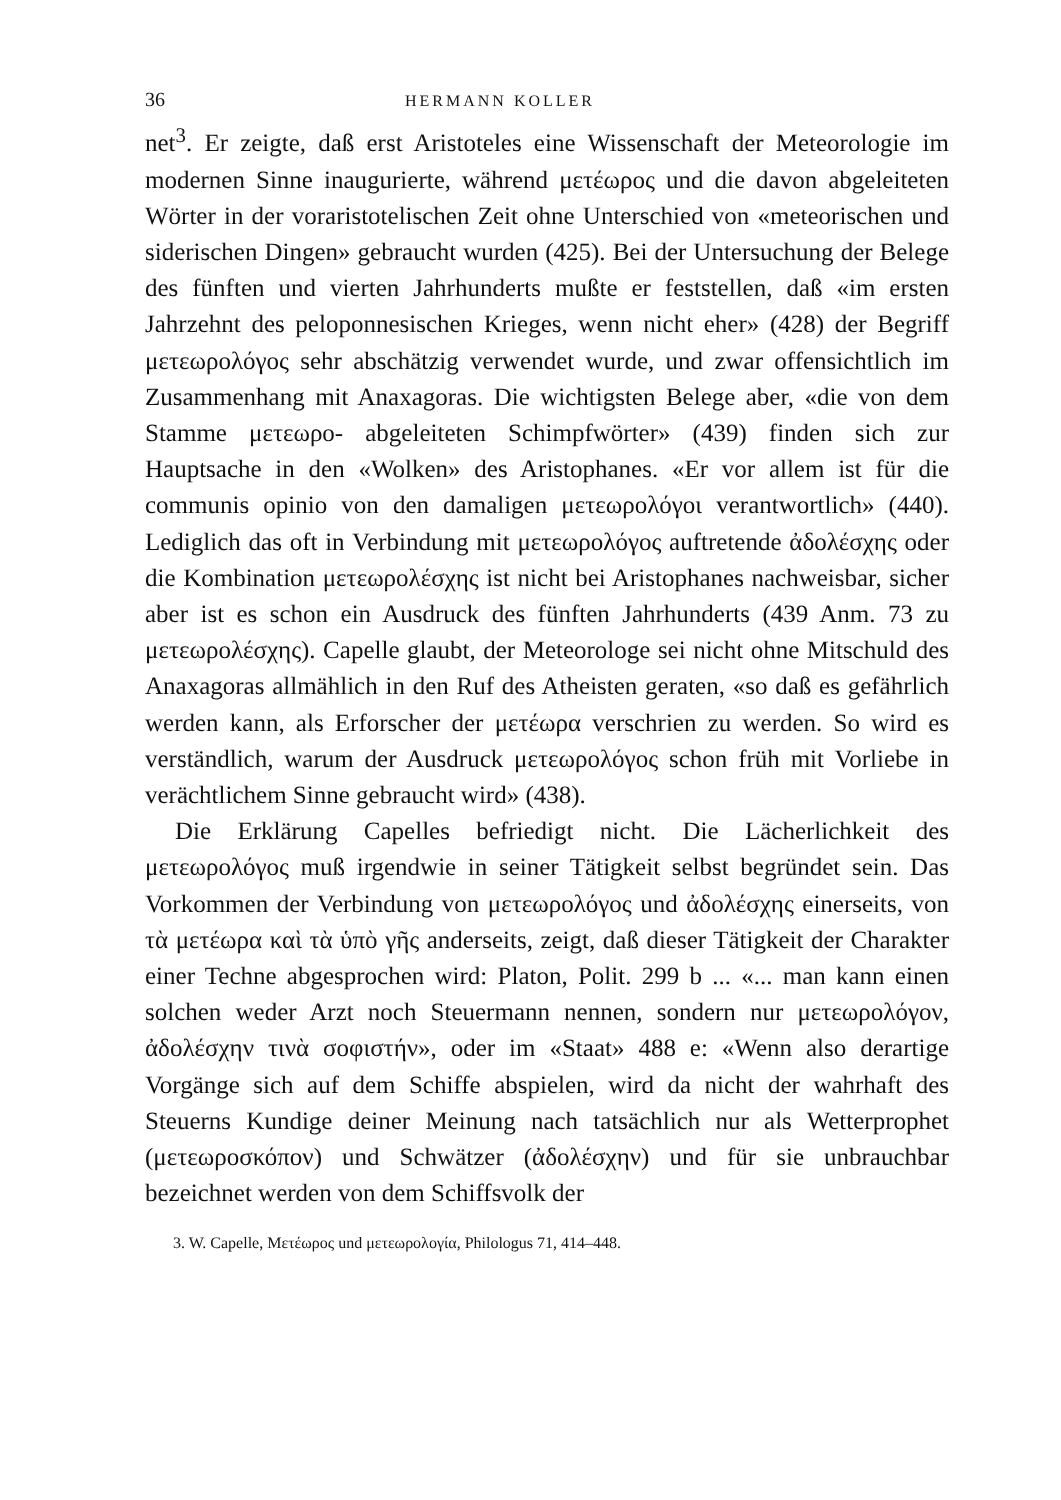36 HERMANN KOLLER
net<sup>3</sup>. Er zeigte, daß erst Aristoteles eine Wissenschaft der Meteorologie im modernen Sinne inaugurierte, während μετέωρος und die davon abgeleiteten Wörter in der voraristotelischen Zeit ohne Unterschied von «meteorischen und siderischen Dingen» gebraucht wurden (425). Bei der Untersuchung der Belege des fünften und vierten Jahrhunderts mußte er feststellen, daß «im ersten Jahrzehnt des peloponnesischen Krieges, wenn nicht eher» (428) der Begriff μετεωρολόγος sehr abschätzig verwendet wurde, und zwar offensichtlich im Zusammenhang mit Anaxagoras. Die wichtigsten Belege aber, «die von dem Stamme μετεωρο- abgeleiteten Schimpfwörter» (439) finden sich zur Hauptsache in den «Wolken» des Aristophanes. «Er vor allem ist für die communis opinio von den damaligen μετεωρολόγοι verantwortlich» (440). Lediglich das oft in Verbindung mit μετεωρολόγος auftretende ἀδολέσχης oder die Kombination μετεωρολέσχης ist nicht bei Aristophanes nachweisbar, sicher aber ist es schon ein Ausdruck des fünften Jahrhunderts (439 Anm. 73 zu μετεωρολέσχης). Capelle glaubt, der Meteorologe sei nicht ohne Mitschuld des Anaxagoras allmählich in den Ruf des Atheisten geraten, «so daß es gefährlich werden kann, als Erforscher der μετέωρα verschrien zu werden. So wird es verständlich, warum der Ausdruck μετεωρολόγος schon früh mit Vorliebe in verächtlichem Sinne gebraucht wird» (438).
Die Erklärung Capelles befriedigt nicht. Die Lächerlichkeit des μετεωρολόγος muß irgendwie in seiner Tätigkeit selbst begründet sein. Das Vorkommen der Verbindung von μετεωρολόγος und ἀδολέσχης einerseits, von τὰ μετέωρα καὶ τὰ ὑπὸ γῆς anderseits, zeigt, daß dieser Tätigkeit der Charakter einer Techne abgesprochen wird: Platon, Polit. 299 b ... «... man kann einen solchen weder Arzt noch Steuermann nennen, sondern nur μετεωρολόγον, ἀδολέσχην τινὰ σοφιστήν», oder im «Staat» 488 e: «Wenn also derartige Vorgänge sich auf dem Schiffe abspielen, wird da nicht der wahrhaft des Steuerns Kundige deiner Meinung nach tatsächlich nur als Wetterprophet (μετεωροσκόπον) und Schwätzer (ἀδολέσχην) und für sie unbrauchbar bezeichnet werden von dem Schiffsvolk der
3. W. Capelle, Μετέωρος und μετεωρολογία, Philologus 71, 414–448.